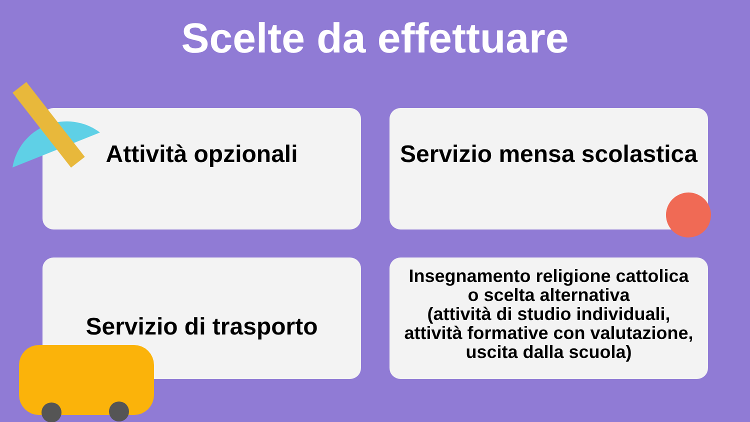Scelte da effettuare
Attività opzionali
Servizio mensa scolastica
Servizio di trasporto
Insegnamento religione cattolica
o scelta alternativa
(attività di studio individuali,
attività formative con valutazione,
uscita dalla scuola)